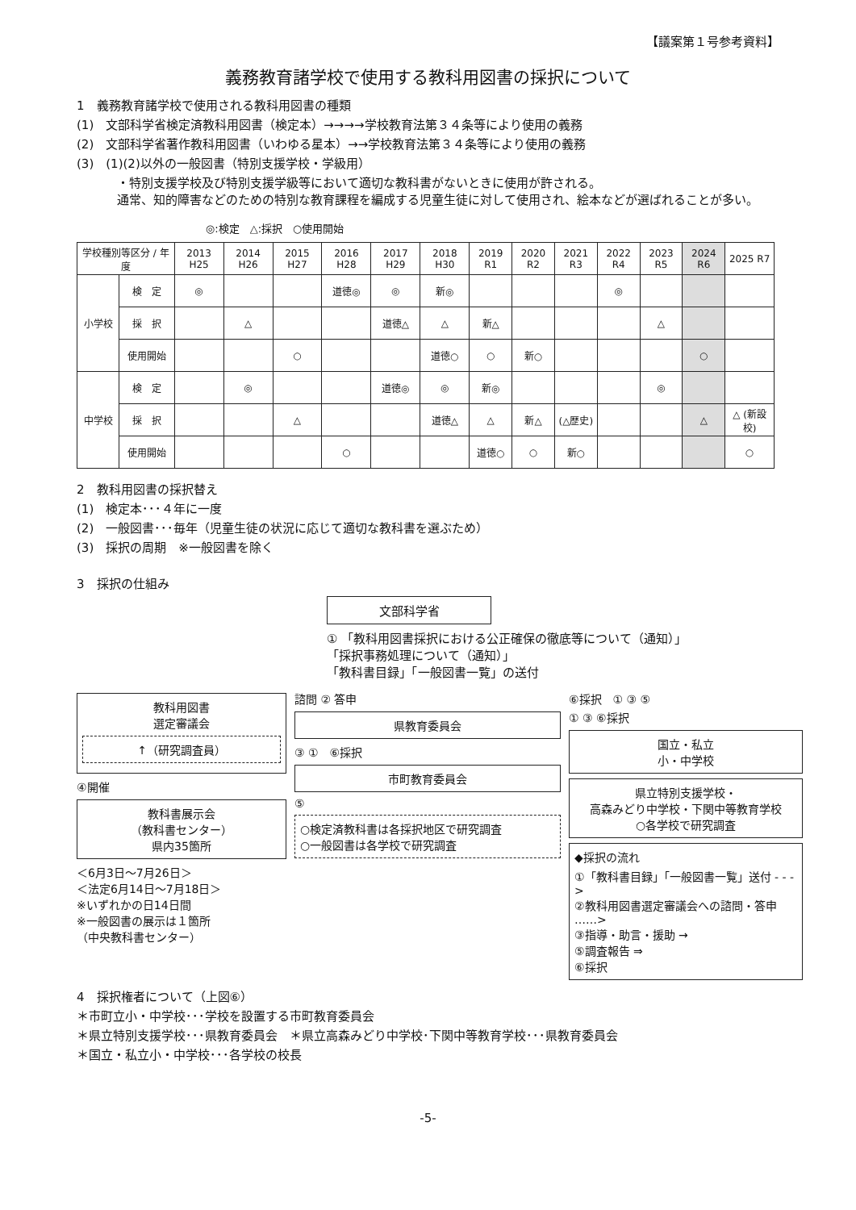【議案第１号参考資料】
義務教育諸学校で使用する教科用図書の採択について
1　義務教育諸学校で使用される教科用図書の種類
(1)　文部科学省検定済教科用図書（検定本）→→→→学校教育法第３４条等により使用の義務
(2)　文部科学省著作教科用図書（いわゆる星本）→→学校教育法第３４条等により使用の義務
(3)　(1)(2)以外の一般図書（特別支援学校・学級用）
・特別支援学校及び特別支援学級等において適切な教科書がないときに使用が許される。
通常、知的障害などのための特別な教育課程を編成する児童生徒に対して使用され、絵本などが選ばれることが多い。
◎:検定　△:採択　○使用開始
| 学校種別等区分 / 年度 | | 2013 H25 | 2014 H26 | 2015 H27 | 2016 H28 | 2017 H29 | 2018 H30 | 2019 R1 | 2020 R2 | 2021 R3 | 2022 R4 | 2023 R5 | 2024 R6 | 2025 R7 |
| --- | --- | --- | --- | --- | --- | --- | --- | --- | --- | --- | --- | --- | --- | --- |
| 小学校 | 検 定 | ◎ | | | 道徳◎ | ◎ | 新◎ | | | | ◎ | | | |
| | 採 択 | | △ | | | 道徳△ | △ | 新△ | | | | △ | | |
| | 使用開始 | | | ○ | | | 道徳○ | ○ | 新○ | | | | ○ | |
| 中学校 | 検 定 | | ◎ | | | 道徳◎ | ◎ | 新◎ | | | | ◎ | | |
| | 採 択 | | | △ | | | 道徳△ | △ | 新△ | (△歴史) | | | △ | △ (新設校) |
| | 使用開始 | | | | ○ | | | 道徳○ | ○ | 新○ | | | | ○ |
2　教科用図書の採択替え
(1)　検定本･･･４年に一度
(2)　一般図書･･･毎年（児童生徒の状況に応じて適切な教科書を選ぶため）
(3)　採択の周期　※一般図書を除く
3　採択の仕組み
文部科学省
① 「教科用図書採択における公正確保の徹底等について（通知）」
「採択事務処理について（通知）」
「教科書目録」「一般図書一覧」の送付
教科用図書
選定審議会
↑（研究調査員）
④開催
教科書展示会
（教科書センター）
県内35箇所
＜6月3日～7月26日＞
＜法定6月14日～7月18日＞
※いずれかの日14日間
※一般図書の展示は１箇所
（中央教科書センター）
諮問 ② 答申
県教育委員会
③ ①　⑥採択
市町教育委員会
⑤
○検定済教科書は各採択地区で研究調査
○一般図書は各学校で研究調査
⑥採択　① ③ ⑤
① ③ ⑥採択
国立・私立
小・中学校
県立特別支援学校・
高森みどり中学校・下関中等教育学校
○各学校で研究調査
◆採択の流れ
①「教科書目録」「一般図書一覧」送付 - - ->
②教科用図書選定審議会への諮問・答申 ……>
③指導・助言・援助 →
⑤調査報告 ⇒
⑥採択
4　採択権者について（上図⑥）
＊市町立小・中学校･･･学校を設置する市町教育委員会
＊県立特別支援学校･･･県教育委員会　＊県立高森みどり中学校･下関中等教育学校･･･県教育委員会
＊国立・私立小・中学校･･･各学校の校長
-5-